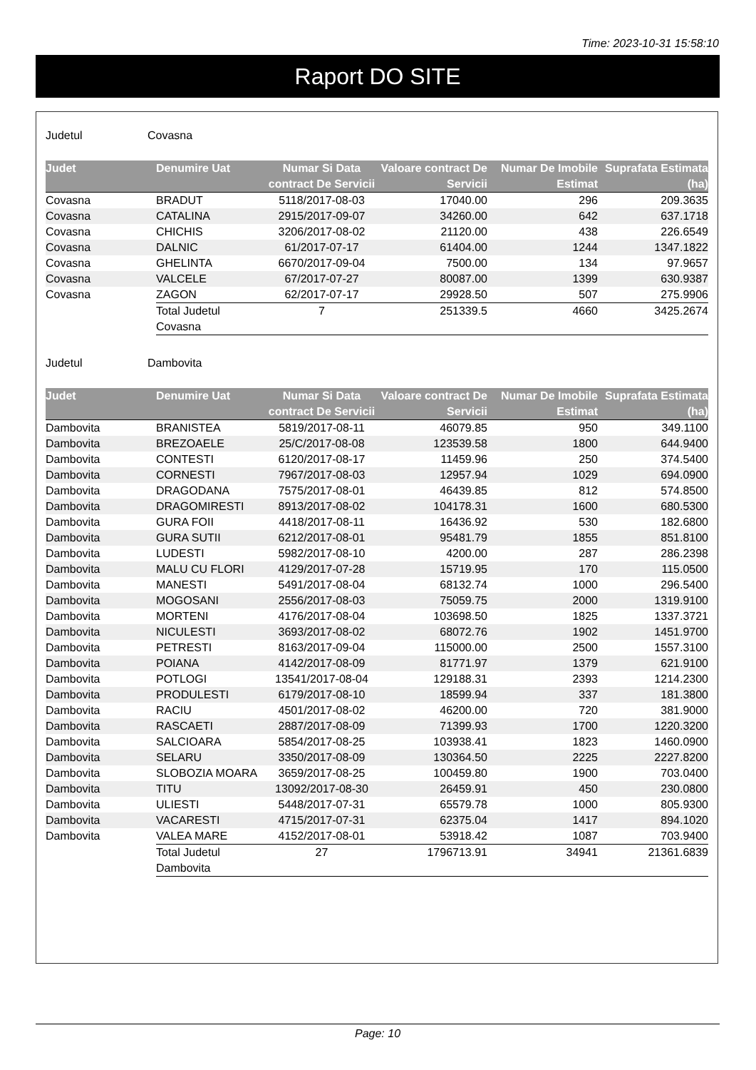Time: 2023-10-31 15:58:10
Raport DO SITE
Judetul Covasna
| Judet | Denumire Uat | Numar Si Data contract De Servicii | Valoare contract De Servicii | Numar De Imobile Estimat | Suprafata Estimata (ha) |
| --- | --- | --- | --- | --- | --- |
| Covasna | BRADUT | 5118/2017-08-03 | 17040.00 | 296 | 209.3635 |
| Covasna | CATALINA | 2915/2017-09-07 | 34260.00 | 642 | 637.1718 |
| Covasna | CHICHIS | 3206/2017-08-02 | 21120.00 | 438 | 226.6549 |
| Covasna | DALNIC | 61/2017-07-17 | 61404.00 | 1244 | 1347.1822 |
| Covasna | GHELINTA | 6670/2017-09-04 | 7500.00 | 134 | 97.9657 |
| Covasna | VALCELE | 67/2017-07-27 | 80087.00 | 1399 | 630.9387 |
| Covasna | ZAGON | 62/2017-07-17 | 29928.50 | 507 | 275.9906 |
| | Total Judetul Covasna | 7 | 251339.5 | 4660 | 3425.2674 |
Judetul Dambovita
| Judet | Denumire Uat | Numar Si Data contract De Servicii | Valoare contract De Servicii | Numar De Imobile Estimat | Suprafata Estimata (ha) |
| --- | --- | --- | --- | --- | --- |
| Dambovita | BRANISTEA | 5819/2017-08-11 | 46079.85 | 950 | 349.1100 |
| Dambovita | BREZOAELE | 25/C/2017-08-08 | 123539.58 | 1800 | 644.9400 |
| Dambovita | CONTESTI | 6120/2017-08-17 | 11459.96 | 250 | 374.5400 |
| Dambovita | CORNESTI | 7967/2017-08-03 | 12957.94 | 1029 | 694.0900 |
| Dambovita | DRAGODANA | 7575/2017-08-01 | 46439.85 | 812 | 574.8500 |
| Dambovita | DRAGOMIRESTI | 8913/2017-08-02 | 104178.31 | 1600 | 680.5300 |
| Dambovita | GURA FOII | 4418/2017-08-11 | 16436.92 | 530 | 182.6800 |
| Dambovita | GURA SUTII | 6212/2017-08-01 | 95481.79 | 1855 | 851.8100 |
| Dambovita | LUDESTI | 5982/2017-08-10 | 4200.00 | 287 | 286.2398 |
| Dambovita | MALU CU FLORI | 4129/2017-07-28 | 15719.95 | 170 | 115.0500 |
| Dambovita | MANESTI | 5491/2017-08-04 | 68132.74 | 1000 | 296.5400 |
| Dambovita | MOGOSANI | 2556/2017-08-03 | 75059.75 | 2000 | 1319.9100 |
| Dambovita | MORTENI | 4176/2017-08-04 | 103698.50 | 1825 | 1337.3721 |
| Dambovita | NICULESTI | 3693/2017-08-02 | 68072.76 | 1902 | 1451.9700 |
| Dambovita | PETRESTI | 8163/2017-09-04 | 115000.00 | 2500 | 1557.3100 |
| Dambovita | POIANA | 4142/2017-08-09 | 81771.97 | 1379 | 621.9100 |
| Dambovita | POTLOGI | 13541/2017-08-04 | 129188.31 | 2393 | 1214.2300 |
| Dambovita | PRODULESTI | 6179/2017-08-10 | 18599.94 | 337 | 181.3800 |
| Dambovita | RACIU | 4501/2017-08-02 | 46200.00 | 720 | 381.9000 |
| Dambovita | RASCAETI | 2887/2017-08-09 | 71399.93 | 1700 | 1220.3200 |
| Dambovita | SALCIOARA | 5854/2017-08-25 | 103938.41 | 1823 | 1460.0900 |
| Dambovita | SELARU | 3350/2017-08-09 | 130364.50 | 2225 | 2227.8200 |
| Dambovita | SLOBOZIA MOARA | 3659/2017-08-25 | 100459.80 | 1900 | 703.0400 |
| Dambovita | TITU | 13092/2017-08-30 | 26459.91 | 450 | 230.0800 |
| Dambovita | ULIESTI | 5448/2017-07-31 | 65579.78 | 1000 | 805.9300 |
| Dambovita | VACARESTI | 4715/2017-07-31 | 62375.04 | 1417 | 894.1020 |
| Dambovita | VALEA MARE | 4152/2017-08-01 | 53918.42 | 1087 | 703.9400 |
| | Total Judetul Dambovita | 27 | 1796713.91 | 34941 | 21361.6839 |
Page: 10